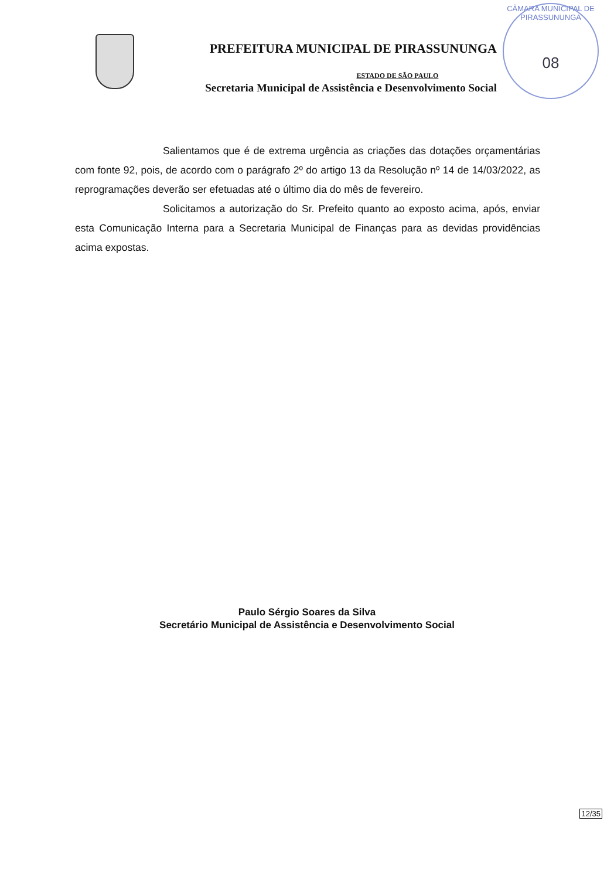PREFEITURA MUNICIPAL DE PIRASSUNUNGA
ESTADO DE SÃO PAULO
Secretaria Municipal de Assistência e Desenvolvimento Social
CÂMARA MUNICIPAL DE PIRASSUNUNGA
08
Salientamos que é de extrema urgência as criações das dotações orçamentárias com fonte 92, pois, de acordo com o parágrafo 2º do artigo 13 da Resolução nº 14 de 14/03/2022, as reprogramações deverão ser efetuadas até o último dia do mês de fevereiro.
Solicitamos a autorização do Sr. Prefeito quanto ao exposto acima, após, enviar esta Comunicação Interna para a Secretaria Municipal de Finanças para as devidas providências acima expostas.
Paulo Sérgio Soares da Silva
Secretário Municipal de Assistência e Desenvolvimento Social
12/35